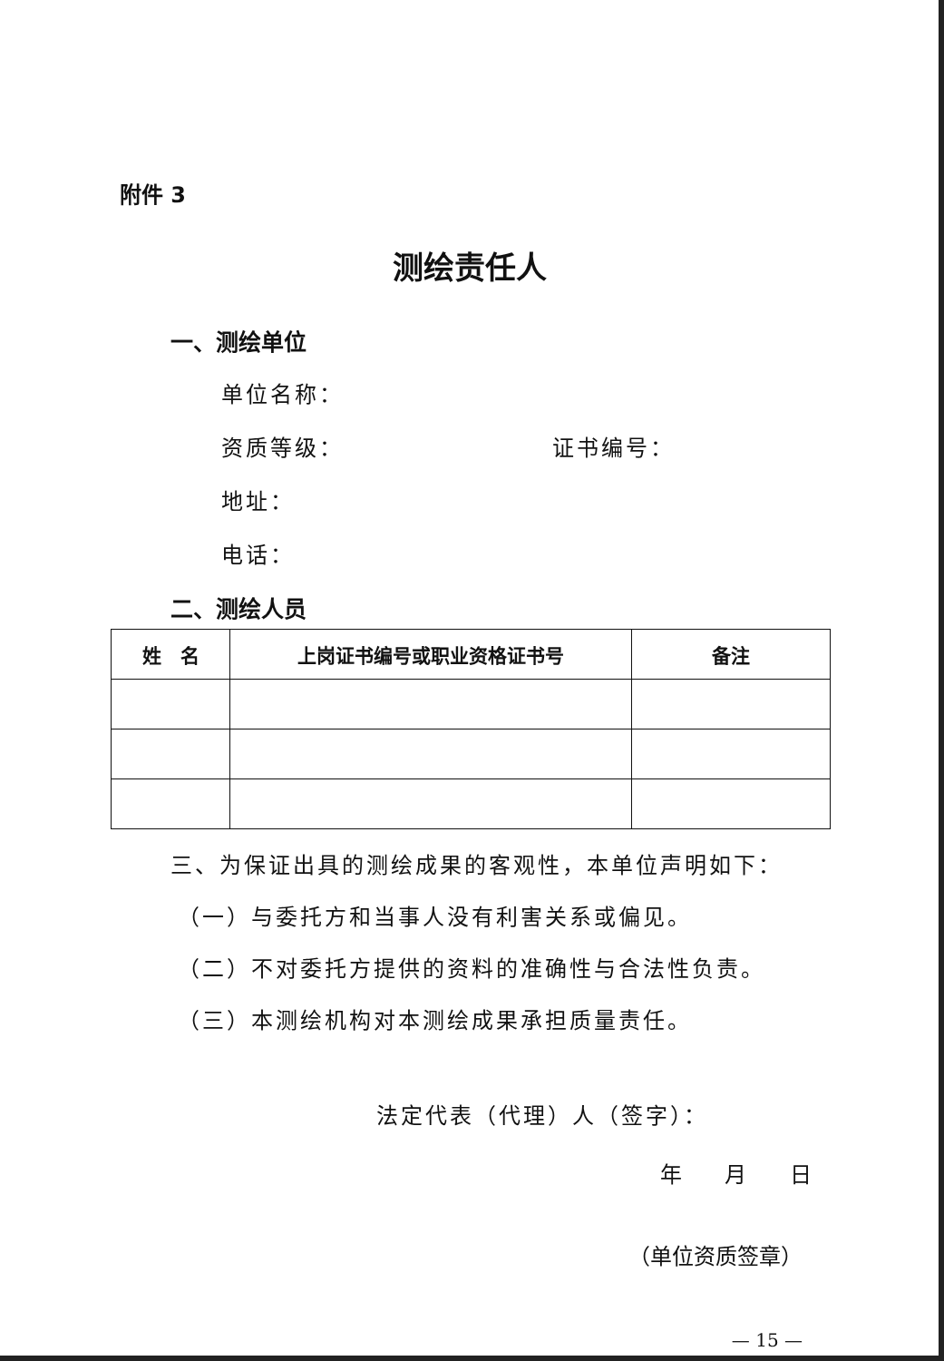附件 3
测绘责任人
一、测绘单位
单位名称：
资质等级： 证书编号：
地址：
电话：
二、测绘人员
| 姓 名 | 上岗证书编号或职业资格证书号 | 备注 |
| --- | --- | --- |
三、为保证出具的测绘成果的客观性，本单位声明如下：
（一）与委托方和当事人没有利害关系或偏见。
（二）不对委托方提供的资料的准确性与合法性负责。
（三）本测绘机构对本测绘成果承担质量责任。
法定代表（代理）人（签字）：
年 月 日
（单位资质签章）
— 15 —